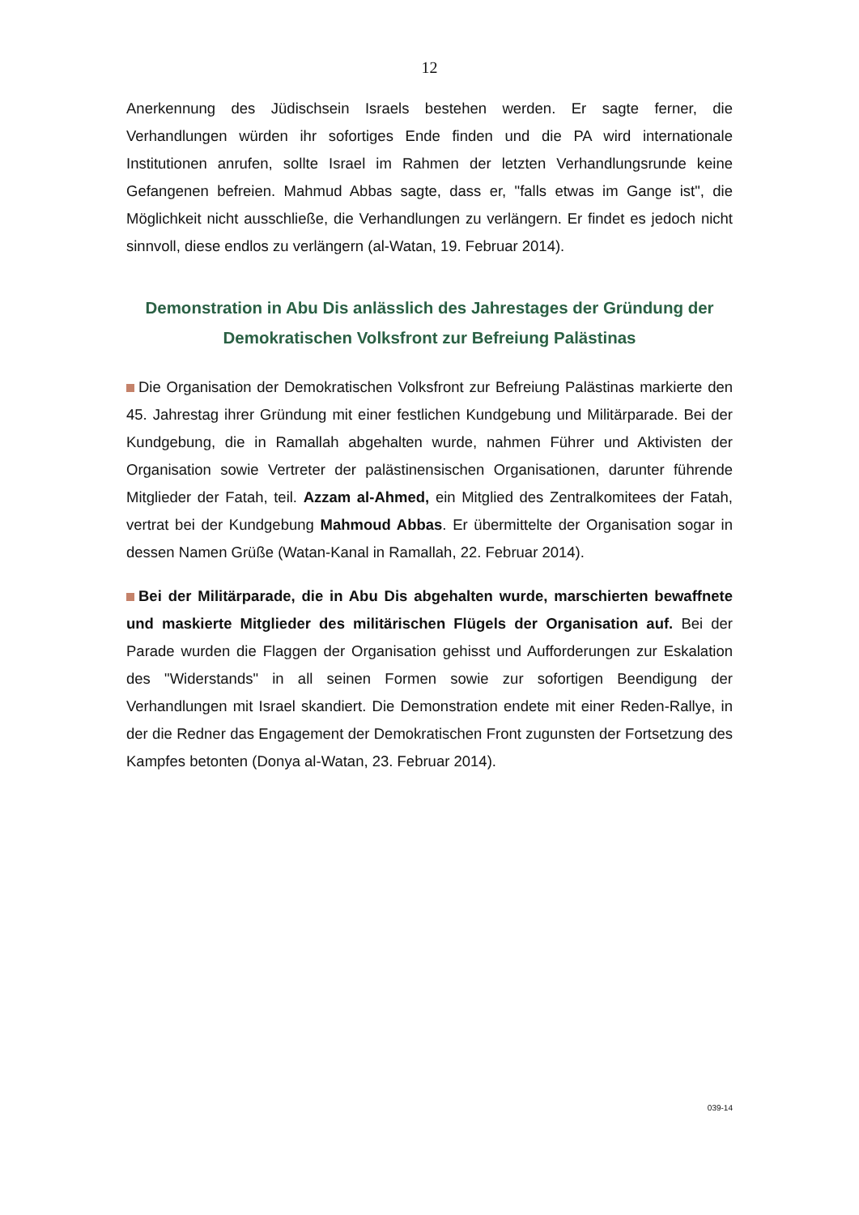12
Anerkennung des Jüdischsein Israels bestehen werden. Er sagte ferner, die Verhandlungen würden ihr sofortiges Ende finden und die PA wird internationale Institutionen anrufen, sollte Israel im Rahmen der letzten Verhandlungsrunde keine Gefangenen befreien. Mahmud Abbas sagte, dass er, "falls etwas im Gange ist", die Möglichkeit nicht ausschließe, die Verhandlungen zu verlängern. Er findet es jedoch nicht sinnvoll, diese endlos zu verlängern (al-Watan, 19. Februar 2014).
Demonstration in Abu Dis anlässlich des Jahrestages der Gründung der Demokratischen Volksfront zur Befreiung Palästinas
Die Organisation der Demokratischen Volksfront zur Befreiung Palästinas markierte den 45. Jahrestag ihrer Gründung mit einer festlichen Kundgebung und Militärparade. Bei der Kundgebung, die in Ramallah abgehalten wurde, nahmen Führer und Aktivisten der Organisation sowie Vertreter der palästinensischen Organisationen, darunter führende Mitglieder der Fatah, teil. Azzam al-Ahmed, ein Mitglied des Zentralkomitees der Fatah, vertrat bei der Kundgebung Mahmoud Abbas. Er übermittelte der Organisation sogar in dessen Namen Grüße (Watan-Kanal in Ramallah, 22. Februar 2014).
Bei der Militärparade, die in Abu Dis abgehalten wurde, marschierten bewaffnete und maskierte Mitglieder des militärischen Flügels der Organisation auf. Bei der Parade wurden die Flaggen der Organisation gehisst und Aufforderungen zur Eskalation des "Widerstands" in all seinen Formen sowie zur sofortigen Beendigung der Verhandlungen mit Israel skandiert. Die Demonstration endete mit einer Reden-Rallye, in der die Redner das Engagement der Demokratischen Front zugunsten der Fortsetzung des Kampfes betonten (Donya al-Watan, 23. Februar 2014).
039-14